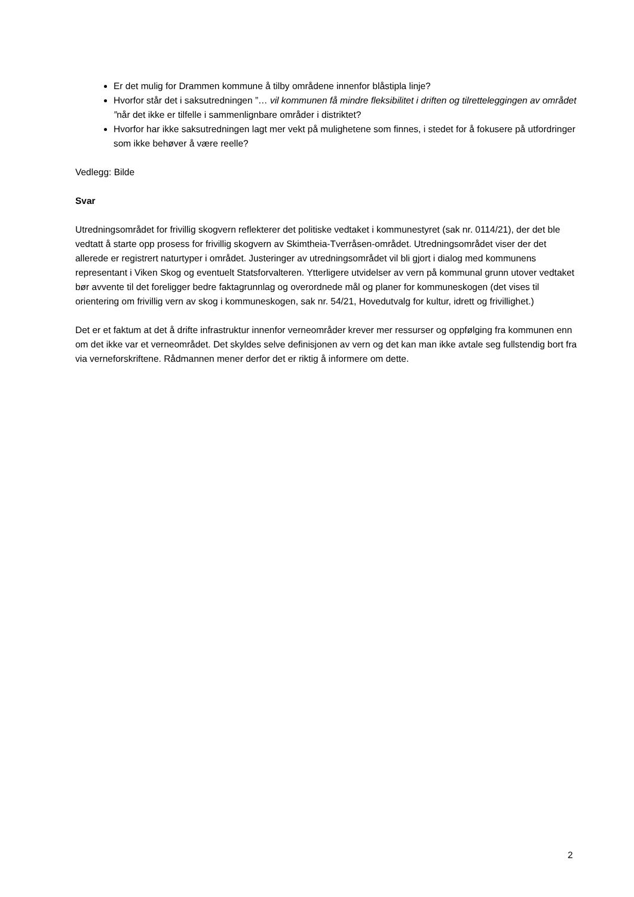Er det mulig for Drammen kommune å tilby områdene innenfor blåstipla linje?
Hvorfor står det i saksutredningen ”… vil kommunen få mindre fleksibilitet i driften og tilretteleggingen av området ”når det ikke er tilfelle i sammenlignbare områder i distriktet?
Hvorfor har ikke saksutredningen lagt mer vekt på mulighetene som finnes, i stedet for å fokusere på utfordringer som ikke behøver å være reelle?
Vedlegg: Bilde
Svar
Utredningsområdet for frivillig skogvern reflekterer det politiske vedtaket i kommunestyret (sak nr. 0114/21), der det ble vedtatt å starte opp prosess for frivillig skogvern av Skimtheia-Tverråsen-området. Utredningsområdet viser der det allerede er registrert naturtyper i området. Justeringer av utredningsområdet vil bli gjort i dialog med kommunens representant i Viken Skog og eventuelt Statsforvalteren. Ytterligere utvidelser av vern på kommunal grunn utover vedtaket bør avvente til det foreligger bedre faktagrunnlag og overordnede mål og planer for kommuneskogen (det vises til orientering om frivillig vern av skog i kommuneskogen, sak nr. 54/21, Hovedutvalg for kultur, idrett og frivillighet.)
Det er et faktum at det å drifte infrastruktur innenfor verneområder krever mer ressurser og oppfølging fra kommunen enn om det ikke var et verneområdet. Det skyldes selve definisjonen av vern og det kan man ikke avtale seg fullstendig bort fra via verneforskriftene. Rådmannen mener derfor det er riktig å informere om dette.
2